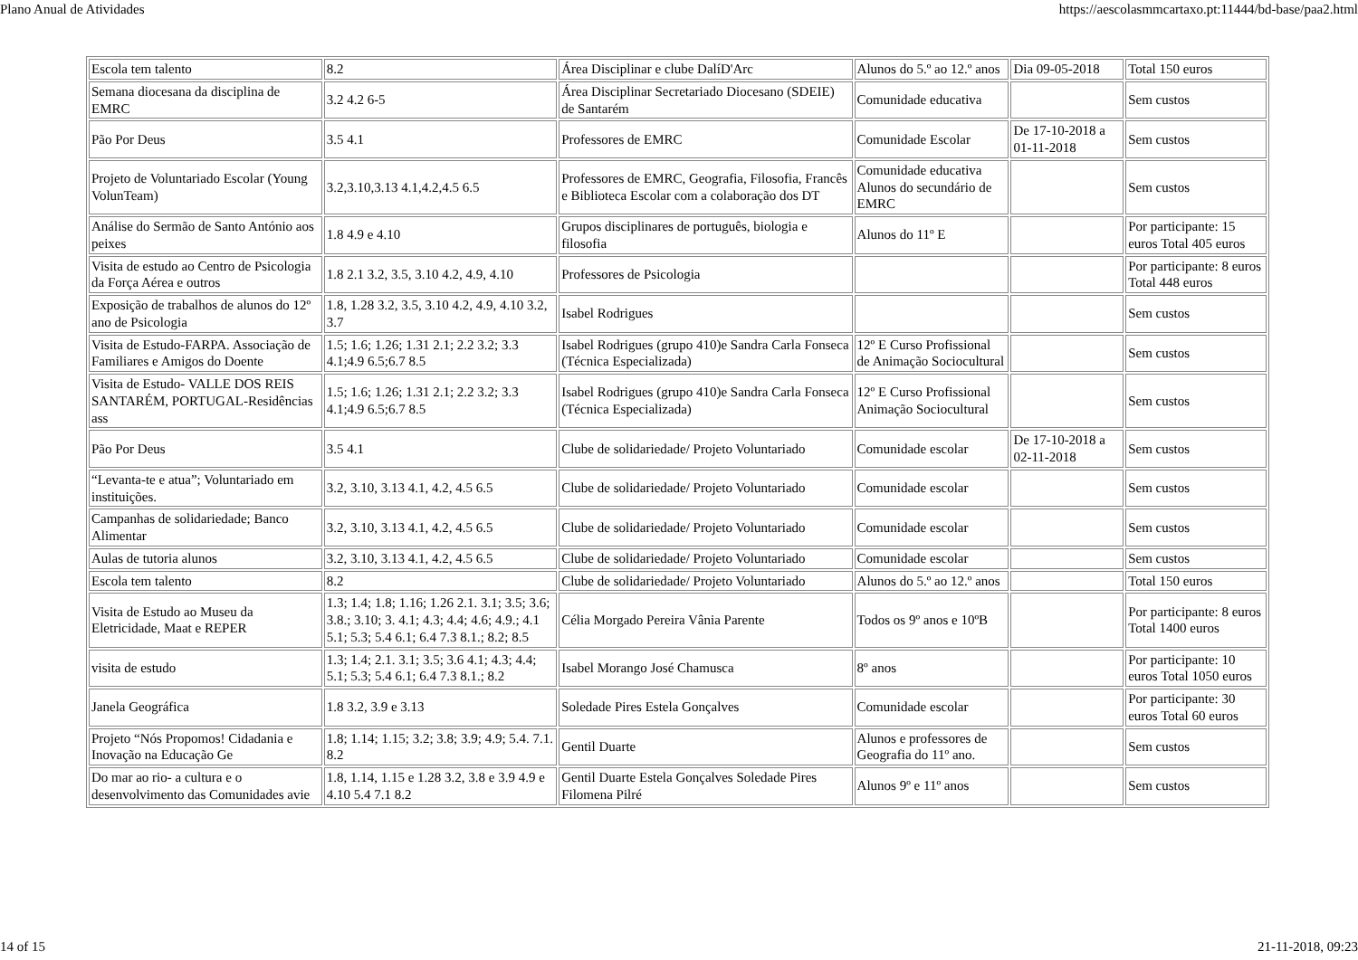Plano Anual de Atividades https://aescolasmmcartaxo.pt:11444/bd-base/paa2.html
| Escola tem talento | 8.2 | Área Disciplinar e clube DalíD'Arc | Alunos do 5.º ao 12.º anos | Dia 09-05-2018 | Total 150 euros |
| Semana diocesana da disciplina de EMRC | 3.2 4.2 6-5 | Área Disciplinar Secretariado Diocesano (SDEIE) de Santarém | Comunidade educativa | | Sem custos |
| Pão Por Deus | 3.5 4.1 | Professores de EMRC | Comunidade Escolar | De 17-10-2018 a 01-11-2018 | Sem custos |
| Projeto de Voluntariado Escolar (Young VolunTeam) | 3.2,3.10,3.13 4.1,4.2,4.5 6.5 | Professores de EMRC, Geografia, Filosofia, Francês e Biblioteca Escolar com a colaboração dos DT | Comunidade educativa Alunos do secundário de EMRC | | Sem custos |
| Análise do Sermão de Santo António aos peixes | 1.8 4.9 e 4.10 | Grupos disciplinares de português, biologia e filosofia | Alunos do 11º E | | Por participante: 15 euros Total 405 euros |
| Visita de estudo ao Centro de Psicologia da Força Aérea e outros | 1.8 2.1 3.2, 3.5, 3.10 4.2, 4.9, 4.10 | Professores de Psicologia | | | Por participante: 8 euros Total 448 euros |
| Exposição de trabalhos de alunos do 12º ano de Psicologia | 1.8, 1.28 3.2, 3.5, 3.10 4.2, 4.9, 4.10 3.2, 3.7 | Isabel Rodrigues | | | Sem custos |
| Visita de Estudo-FARPA. Associação de Familiares e Amigos do Doente | 1.5; 1.6; 1.26; 1.31 2.1; 2.2 3.2; 3.3 4.1;4.9 6.5;6.7 8.5 | Isabel Rodrigues (grupo 410)e Sandra Carla Fonseca (Técnica Especializada) | 12º E Curso Profissional de Animação Sociocultural | | Sem custos |
| Visita de Estudo- VALLE DOS REIS SANTARÉM, PORTUGAL-Residências ass | 1.5; 1.6; 1.26; 1.31 2.1; 2.2 3.2; 3.3 4.1;4.9 6.5;6.7 8.5 | Isabel Rodrigues (grupo 410)e Sandra Carla Fonseca (Técnica Especializada) | 12º E Curso Profissional Animação Sociocultural | | Sem custos |
| Pão Por Deus | 3.5 4.1 | Clube de solidariedade/ Projeto Voluntariado | Comunidade escolar | De 17-10-2018 a 02-11-2018 | Sem custos |
| “Levanta-te e atua”; Voluntariado em instituições. | 3.2, 3.10, 3.13 4.1, 4.2, 4.5 6.5 | Clube de solidariedade/ Projeto Voluntariado | Comunidade escolar | | Sem custos |
| Campanhas de solidariedade; Banco Alimentar | 3.2, 3.10, 3.13 4.1, 4.2, 4.5 6.5 | Clube de solidariedade/ Projeto Voluntariado | Comunidade escolar | | Sem custos |
| Aulas de tutoria alunos | 3.2, 3.10, 3.13 4.1, 4.2, 4.5 6.5 | Clube de solidariedade/ Projeto Voluntariado | Comunidade escolar | | Sem custos |
| Escola tem talento | 8.2 | Clube de solidariedade/ Projeto Voluntariado | Alunos do 5.º ao 12.º anos | | Total 150 euros |
| Visita de Estudo ao Museu da Eletricidade, Maat e REPER | 1.3; 1.4; 1.8; 1.16; 1.26 2.1. 3.1; 3.5; 3.6; 3.8.; 3.10; 3. 4.1; 4.3; 4.4; 4.6; 4.9.; 4.1 5.1; 5.3; 5.4 6.1; 6.4 7.3 8.1.; 8.2; 8.5 | Célia Morgado Pereira Vânia Parente | Todos os 9º anos e 10ºB | | Por participante: 8 euros Total 1400 euros |
| visita de estudo | 1.3; 1.4; 2.1. 3.1; 3.5; 3.6 4.1; 4.3; 4.4; 5.1; 5.3; 5.4 6.1; 6.4 7.3 8.1.; 8.2 | Isabel Morango José Chamusca | 8º anos | | Por participante: 10 euros Total 1050 euros |
| Janela Geográfica | 1.8 3.2, 3.9 e 3.13 | Soledade Pires Estela Gonçalves | Comunidade escolar | | Por participante: 30 euros Total 60 euros |
| Projeto “Nós Propomos! Cidadania e Inovação na Educação Ge | 1.8; 1.14; 1.15; 3.2; 3.8; 3.9; 4.9; 5.4. 7.1. 8.2 | Gentil Duarte | Alunos e professores de Geografia do 11º ano. | | Sem custos |
| Do mar ao rio- a cultura e o desenvolvimento das Comunidades avie | 1.8, 1.14, 1.15 e 1.28 3.2, 3.8 e 3.9 4.9 e 4.10 5.4 7.1 8.2 | Gentil Duarte Estela Gonçalves Soledade Pires Filomena Pilré | Alunos 9º e 11º anos | | Sem custos |
14 of 15 21-11-2018, 09:23